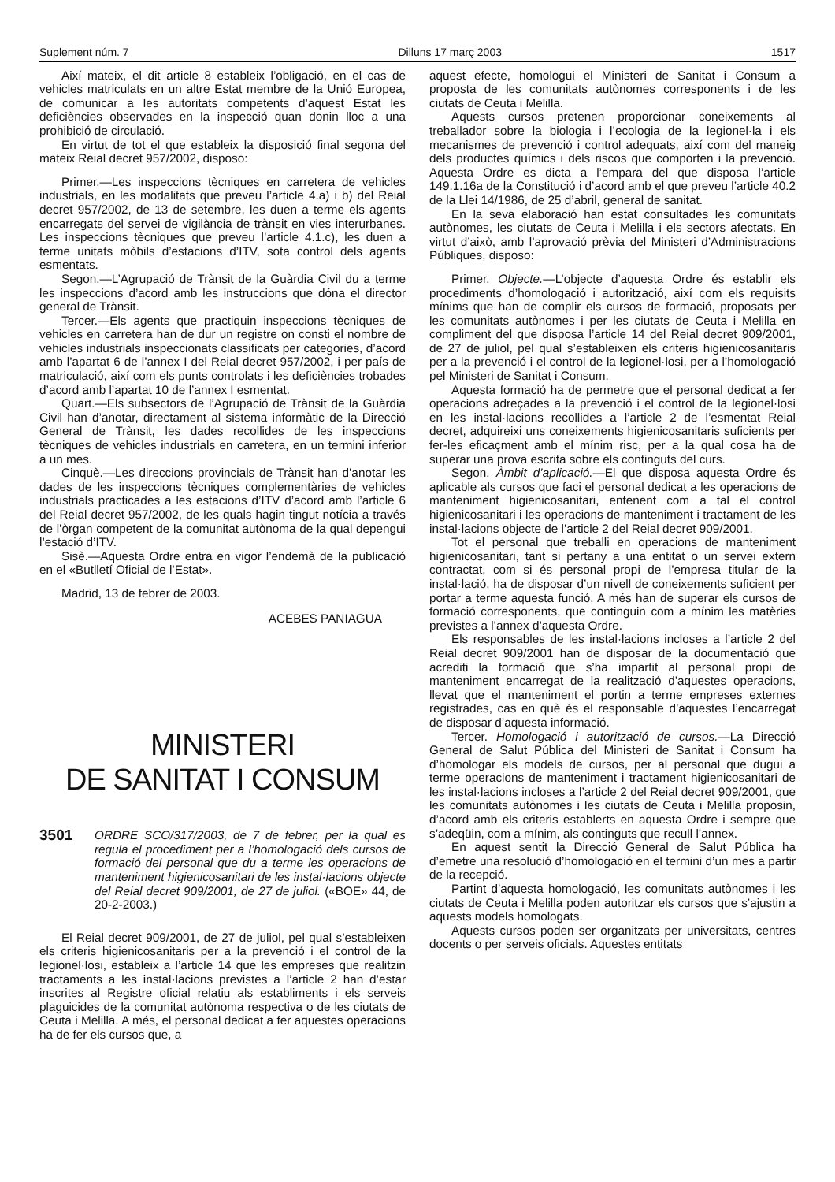Suplement núm. 7 Dilluns 17 març 2003 1517
Així mateix, el dit article 8 estableix l’obligació, en el cas de vehicles matriculats en un altre Estat membre de la Unió Europea, de comunicar a les autoritats competents d’aquest Estat les deficiències observades en la inspecció quan donin lloc a una prohibició de circulació.
En virtut de tot el que estableix la disposició final segona del mateix Reial decret 957/2002, disposo:
Primer.—Les inspeccions tècniques en carretera de vehicles industrials, en les modalitats que preveu l’article 4.a) i b) del Reial decret 957/2002, de 13 de setembre, les duen a terme els agents encarregats del servei de vigilància de trànsit en vies interurbanes. Les inspeccions tècniques que preveu l’article 4.1.c), les duen a terme unitats mòbils d’estacions d’ITV, sota control dels agents esmentats.
Segon.—L’Agrupació de Trànsit de la Guàrdia Civil du a terme les inspeccions d’acord amb les instruccions que dóna el director general de Trànsit.
Tercer.—Els agents que practiquin inspeccions tècniques de vehicles en carretera han de dur un registre on consti el nombre de vehicles industrials inspeccionats classificats per categories, d’acord amb l’apartat 6 de l’annex I del Reial decret 957/2002, i per país de matriculació, així com els punts controlats i les deficiències trobades d’acord amb l’apartat 10 de l’annex I esmentat.
Quart.—Els subsectors de l’Agrupació de Trànsit de la Guàrdia Civil han d’anotar, directament al sistema informàtic de la Direcció General de Trànsit, les dades recollides de les inspeccions tècniques de vehicles industrials en carretera, en un termini inferior a un mes.
Cinquè.—Les direccions provincials de Trànsit han d’anotar les dades de les inspeccions tècniques complementàries de vehicles industrials practicades a les estacions d’ITV d’acord amb l’article 6 del Reial decret 957/2002, de les quals hagin tingut notícia a través de l’òrgan competent de la comunitat autònoma de la qual depengui l’estació d’ITV.
Sisè.—Aquesta Ordre entra en vigor l’endemà de la publicació en el «Butlletí Oficial de l’Estat».
Madrid, 13 de febrer de 2003.
ACEBES PANIAGUA
MINISTERI
DE SANITAT I CONSUM
3501 ORDRE SCO/317/2003, de 7 de febrer, per la qual es regula el procediment per a l’homologació dels cursos de formació del personal que du a terme les operacions de manteniment higienicosanitari de les instal·lacions objecte del Reial decret 909/2001, de 27 de juliol. («BOE» 44, de 20-2-2003.)
El Reial decret 909/2001, de 27 de juliol, pel qual s’estableixen els criteris higienicosanitaris per a la prevenció i el control de la legionel·losi, estableix a l’article 14 que les empreses que realitzin tractaments a les instal·lacions previstes a l’article 2 han d’estar inscrites al Registre oficial relatiu als establiments i els serveis plaguicides de la comunitat autònoma respectiva o de les ciutats de Ceuta i Melilla. A més, el personal dedicat a fer aquestes operacions ha de fer els cursos que, a
aquest efecte, homologui el Ministeri de Sanitat i Consum a proposta de les comunitats autònomes corresponents i de les ciutats de Ceuta i Melilla.
Aquests cursos pretenen proporcionar coneixements al treballador sobre la biologia i l’ecologia de la legionel·la i els mecanismes de prevenció i control adequats, així com del maneig dels productes químics i dels riscos que comporten i la prevenció. Aquesta Ordre es dicta a l’empara del que disposa l’article 149.1.16a de la Constitució i d’acord amb el que preveu l’article 40.2 de la Llei 14/1986, de 25 d’abril, general de sanitat.
En la seva elaboració han estat consultades les comunitats autònomes, les ciutats de Ceuta i Melilla i els sectors afectats. En virtut d’això, amb l’aprovació prèvia del Ministeri d’Administracions Públiques, disposo:
Primer. Objecte.—L’objecte d’aquesta Ordre és establir els procediments d’homologació i autorització, així com els requisits mínims que han de complir els cursos de formació, proposats per les comunitats autònomes i per les ciutats de Ceuta i Melilla en compliment del que disposa l’article 14 del Reial decret 909/2001, de 27 de juliol, pel qual s’estableixen els criteris higienicosanitaris per a la prevenció i el control de la legionel·losi, per a l’homologació pel Ministeri de Sanitat i Consum.
Aquesta formació ha de permetre que el personal dedicat a fer operacions adreçades a la prevenció i el control de la legionel·losi en les instal·lacions recollides a l’article 2 de l’esmentat Reial decret, adquireixi uns coneixements higienicosanitaris suficients per fer-les eficaçment amb el mínim risc, per a la qual cosa ha de superar una prova escrita sobre els continguts del curs.
Segon. Àmbit d’aplicació.—El que disposa aquesta Ordre és aplicable als cursos que faci el personal dedicat a les operacions de manteniment higienicosanitari, entenent com a tal el control higienicosanitari i les operacions de manteniment i tractament de les instal·lacions objecte de l’article 2 del Reial decret 909/2001.
Tot el personal que treballi en operacions de manteniment higienicosanitari, tant si pertany a una entitat o un servei extern contractat, com si és personal propi de l’empresa titular de la instal·lació, ha de disposar d’un nivell de coneixements suficient per portar a terme aquesta funció. A més han de superar els cursos de formació corresponents, que continguin com a mínim les matèries previstes a l’annex d’aquesta Ordre.
Els responsables de les instal·lacions incloses a l’article 2 del Reial decret 909/2001 han de disposar de la documentació que acrediti la formació que s’ha impartit al personal propi de manteniment encarregat de la realització d’aquestes operacions, llevat que el manteniment el portin a terme empreses externes registrades, cas en què és el responsable d’aquestes l’encarregat de disposar d’aquesta informació.
Tercer. Homologació i autorització de cursos.—La Direcció General de Salut Pública del Ministeri de Sanitat i Consum ha d’homologar els models de cursos, per al personal que dugui a terme operacions de manteniment i tractament higienicosanitari de les instal·lacions incloses a l’article 2 del Reial decret 909/2001, que les comunitats autònomes i les ciutats de Ceuta i Melilla proposin, d’acord amb els criteris establerts en aquesta Ordre i sempre que s’adeqüin, com a mínim, als continguts que recull l’annex.
En aquest sentit la Direcció General de Salut Pública ha d’emetre una resolució d’homologació en el termini d’un mes a partir de la recepció.
Partint d’aquesta homologació, les comunitats autònomes i les ciutats de Ceuta i Melilla poden autoritzar els cursos que s’ajustin a aquests models homologats.
Aquests cursos poden ser organitzats per universitats, centres docents o per serveis oficials. Aquestes entitats